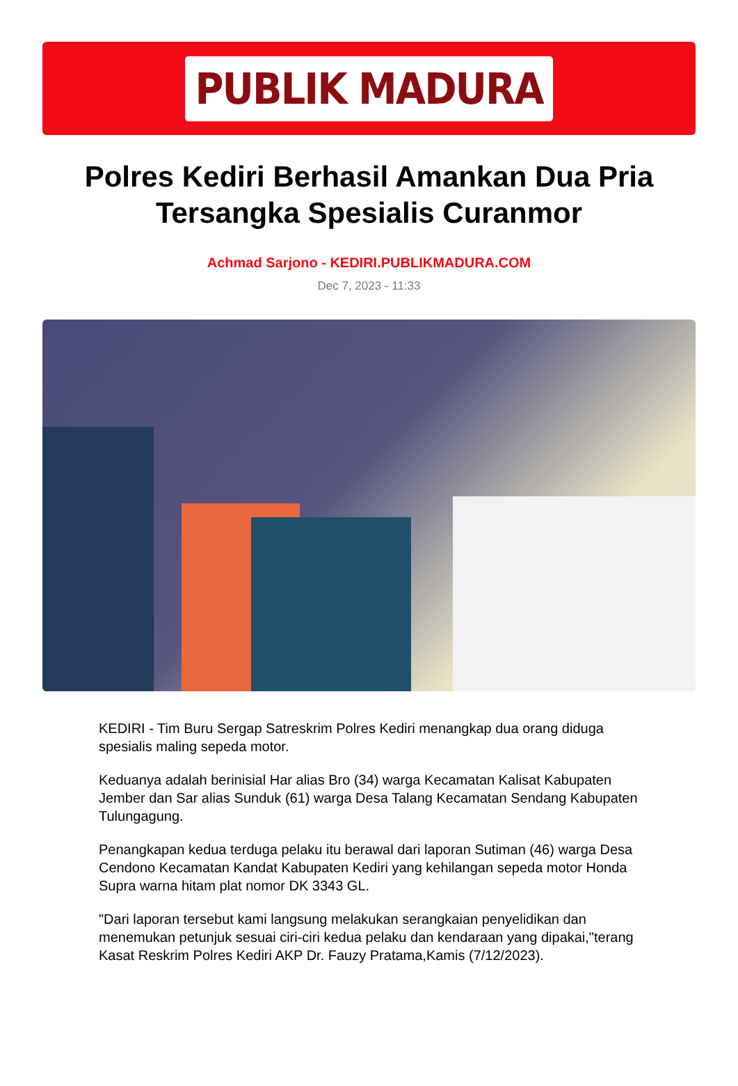PUBLIK MADURA
Polres Kediri Berhasil Amankan Dua Pria Tersangka Spesialis Curanmor
Achmad Sarjono - KEDIRI.PUBLIKMADURA.COM
Dec 7, 2023 - 11:33
KEDIRI - Tim Buru Sergap Satreskrim Polres Kediri menangkap dua orang diduga spesialis maling sepeda motor.
Keduanya adalah berinisial Har alias Bro (34) warga Kecamatan Kalisat Kabupaten Jember dan Sar alias Sunduk (61) warga Desa Talang Kecamatan Sendang Kabupaten Tulungagung.
Penangkapan kedua terduga pelaku itu berawal dari laporan Sutiman (46) warga Desa Cendono Kecamatan Kandat Kabupaten Kediri yang kehilangan sepeda motor Honda Supra warna hitam plat nomor DK 3343 GL.
"Dari laporan tersebut kami langsung melakukan serangkaian penyelidikan dan menemukan petunjuk sesuai ciri-ciri kedua pelaku dan kendaraan yang dipakai,"terang Kasat Reskrim Polres Kediri AKP Dr. Fauzy Pratama,Kamis (7/12/2023).